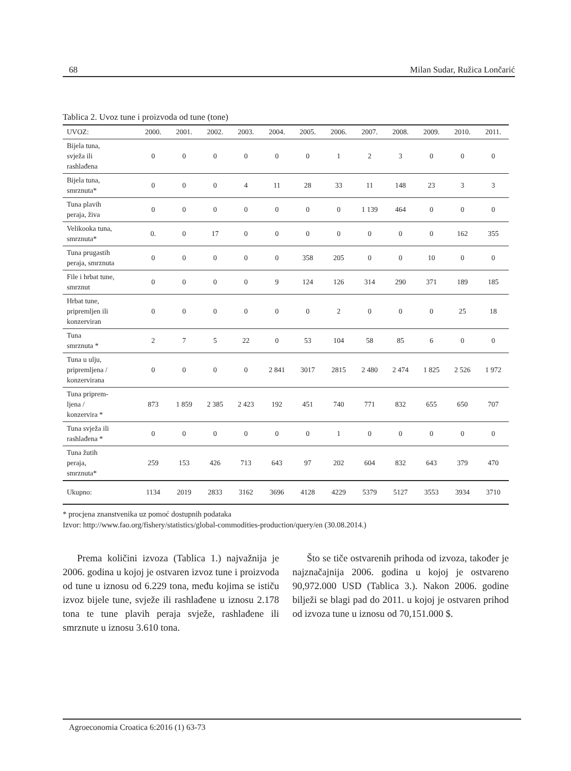68 Milan Sudar, Ružica Lončarić
Tablica 2. Uvoz tune i proizvoda od tune (tone)
| UVOZ: | 2000. | 2001. | 2002. | 2003. | 2004. | 2005. | 2006. | 2007. | 2008. | 2009. | 2010. | 2011. |
| --- | --- | --- | --- | --- | --- | --- | --- | --- | --- | --- | --- | --- |
| Bijela tuna, svježa ili rashlađena | 0 | 0 | 0 | 0 | 0 | 0 | 1 | 2 | 3 | 0 | 0 | 0 |
| Bijela tuna, smrznuta* | 0 | 0 | 0 | 4 | 11 | 28 | 33 | 11 | 148 | 23 | 3 | 3 |
| Tuna plavih peraja, živa | 0 | 0 | 0 | 0 | 0 | 0 | 0 | 1 139 | 464 | 0 | 0 | 0 |
| Velikooka tuna, smrznuta* | 0. | 0 | 17 | 0 | 0 | 0 | 0 | 0 | 0 | 0 | 162 | 355 |
| Tuna prugastih peraja, smrznuta | 0 | 0 | 0 | 0 | 0 | 358 | 205 | 0 | 0 | 10 | 0 | 0 |
| File i hrbat tune, smrznut | 0 | 0 | 0 | 0 | 9 | 124 | 126 | 314 | 290 | 371 | 189 | 185 |
| Hrbat tune, pripremljen ili konzerviran | 0 | 0 | 0 | 0 | 0 | 0 | 2 | 0 | 0 | 0 | 25 | 18 |
| Tuna smrznuta * | 2 | 7 | 5 | 22 | 0 | 53 | 104 | 58 | 85 | 6 | 0 | 0 |
| Tuna u ulju, pripremljena / konzervirana | 0 | 0 | 0 | 0 | 2 841 | 3017 | 2815 | 2 480 | 2 474 | 1 825 | 2 526 | 1 972 |
| Tuna priprem- ljena / konzervira * | 873 | 1 859 | 2 385 | 2 423 | 192 | 451 | 740 | 771 | 832 | 655 | 650 | 707 |
| Tuna svježa ili rashlađena * | 0 | 0 | 0 | 0 | 0 | 0 | 1 | 0 | 0 | 0 | 0 | 0 |
| Tuna žutih peraja, smrznuta* | 259 | 153 | 426 | 713 | 643 | 97 | 202 | 604 | 832 | 643 | 379 | 470 |
| Ukupno: | 1134 | 2019 | 2833 | 3162 | 3696 | 4128 | 4229 | 5379 | 5127 | 3553 | 3934 | 3710 |
* procjena znanstvenika uz pomoć dostupnih podataka
Izvor: http://www.fao.org/fishery/statistics/global-commodities-production/query/en (30.08.2014.)
Prema količini izvoza (Tablica 1.) najvažnija je 2006. godina u kojoj je ostvaren izvoz tune i proizvoda od tune u iznosu od 6.229 tona, među kojima se ističu izvoz bijele tune, svježe ili rashlađene u iznosu 2.178 tona te tune plavih peraja svježe, rashlađene ili smrznute u iznosu 3.610 tona.
Što se tiče ostvarenih prihoda od izvoza, također je najznačajnija 2006. godina u kojoj je ostvareno 90,972.000 USD (Tablica 3.). Nakon 2006. godine bilježi se blagi pad do 2011. u kojoj je ostvaren prihod od izvoza tune u iznosu od 70,151.000 $.
Agroeconomia Croatica 6:2016 (1) 63-73